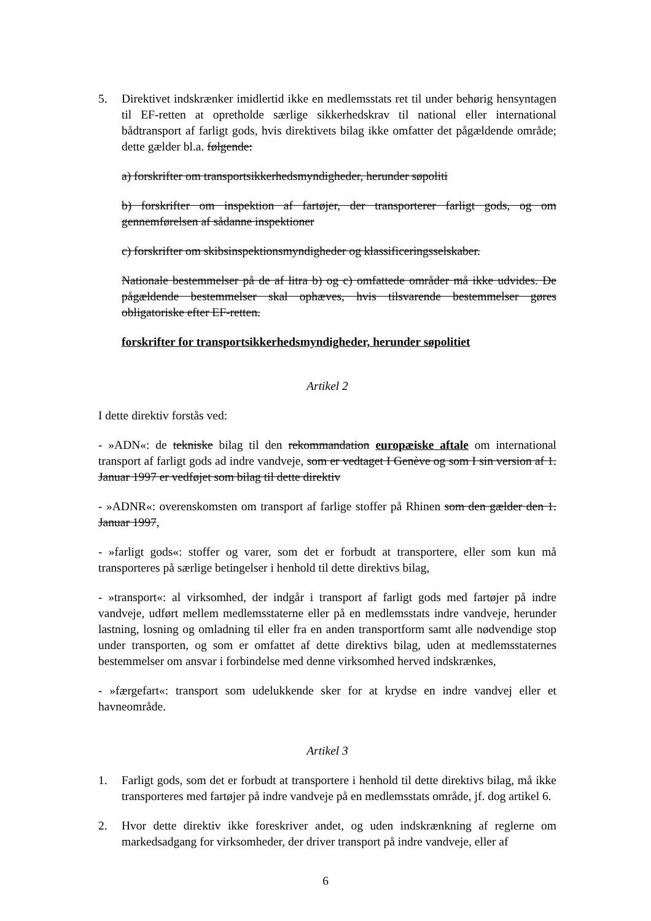5. Direktivet indskrænker imidlertid ikke en medlemsstats ret til under behørig hensyntagen til EF-retten at opretholde særlige sikkerhedskrav til national eller international bådtransport af farligt gods, hvis direktivets bilag ikke omfatter det pågældende område; dette gælder bl.a. følgende:
a) forskrifter om transportsikkerhedsmyndigheder, herunder søpoliti
b) forskrifter om inspektion af fartøjer, der transporterer farligt gods, og om gennemførelsen af sådanne inspektioner
c) forskrifter om skibsinspektionsmyndigheder og klassificeringsselskaber.
Nationale bestemmelser på de af litra b) og c) omfattede områder må ikke udvides. De pågældende bestemmelser skal ophæves, hvis tilsvarende bestemmelser gøres obligatoriske efter EF-retten.
forskrifter for transportsikkerhedsmyndigheder, herunder søpolitiet
Artikel 2
I dette direktiv forstås ved:
- »ADN«: de tekniske bilag til den rekommandation europæiske aftale om international transport af farligt gods ad indre vandveje, som er vedtaget I Genève og som I sin version af 1. Januar 1997 er vedføjet som bilag til dette direktiv
- »ADNR«: overenskomsten om transport af farlige stoffer på Rhinen som den gælder den 1. Januar 1997,
- »farligt gods«: stoffer og varer, som det er forbudt at transportere, eller som kun må transporteres på særlige betingelser i henhold til dette direktivs bilag,
- »transport«: al virksomhed, der indgår i transport af farligt gods med fartøjer på indre vandveje, udført mellem medlemsstaterne eller på en medlemsstats indre vandveje, herunder lastning, losning og omladning til eller fra en anden transportform samt alle nødvendige stop under transporten, og som er omfattet af dette direktivs bilag, uden at medlemsstaternes bestemmelser om ansvar i forbindelse med denne virksomhed herved indskrænkes,
- »færgefart«: transport som udelukkende sker for at krydse en indre vandvej eller et havneområde.
Artikel 3
1. Farligt gods, som det er forbudt at transportere i henhold til dette direktivs bilag, må ikke transporteres med fartøjer på indre vandveje på en medlemsstats område, jf. dog artikel 6.
2. Hvor dette direktiv ikke foreskriver andet, og uden indskrænkning af reglerne om markedsadgang for virksomheder, der driver transport på indre vandveje, eller af
6